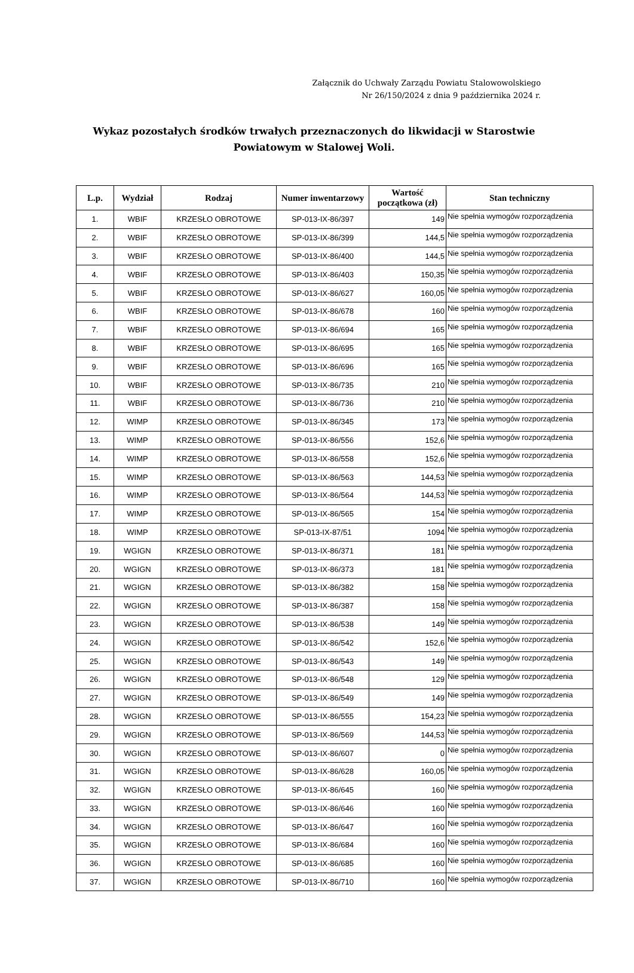Załącznik do Uchwały Zarządu Powiatu Stalowowolskiego
Nr 26/150/2024 z dnia 9 października 2024 r.
Wykaz pozostałych środków trwałych przeznaczonych do likwidacji w Starostwie Powiatowym w Stalowej Woli.
| L.p. | Wydział | Rodzaj | Numer inwentarzowy | Wartość początkowa (zł) | Stan techniczny |
| --- | --- | --- | --- | --- | --- |
| 1. | WBIF | KRZESŁO OBROTOWE | SP-013-IX-86/397 | 149 | Nie spełnia wymogów rozporządzenia |
| 2. | WBIF | KRZESŁO OBROTOWE | SP-013-IX-86/399 | 144,5 | Nie spełnia wymogów rozporządzenia |
| 3. | WBIF | KRZESŁO OBROTOWE | SP-013-IX-86/400 | 144,5 | Nie spełnia wymogów rozporządzenia |
| 4. | WBIF | KRZESŁO OBROTOWE | SP-013-IX-86/403 | 150,35 | Nie spełnia wymogów rozporządzenia |
| 5. | WBIF | KRZESŁO OBROTOWE | SP-013-IX-86/627 | 160,05 | Nie spełnia wymogów rozporządzenia |
| 6. | WBIF | KRZESŁO OBROTOWE | SP-013-IX-86/678 | 160 | Nie spełnia wymogów rozporządzenia |
| 7. | WBIF | KRZESŁO OBROTOWE | SP-013-IX-86/694 | 165 | Nie spełnia wymogów rozporządzenia |
| 8. | WBIF | KRZESŁO OBROTOWE | SP-013-IX-86/695 | 165 | Nie spełnia wymogów rozporządzenia |
| 9. | WBIF | KRZESŁO OBROTOWE | SP-013-IX-86/696 | 165 | Nie spełnia wymogów rozporządzenia |
| 10. | WBIF | KRZESŁO OBROTOWE | SP-013-IX-86/735 | 210 | Nie spełnia wymogów rozporządzenia |
| 11. | WBIF | KRZESŁO OBROTOWE | SP-013-IX-86/736 | 210 | Nie spełnia wymogów rozporządzenia |
| 12. | WIMP | KRZESŁO OBROTOWE | SP-013-IX-86/345 | 173 | Nie spełnia wymogów rozporządzenia |
| 13. | WIMP | KRZESŁO OBROTOWE | SP-013-IX-86/556 | 152,6 | Nie spełnia wymogów rozporządzenia |
| 14. | WIMP | KRZESŁO OBROTOWE | SP-013-IX-86/558 | 152,6 | Nie spełnia wymogów rozporządzenia |
| 15. | WIMP | KRZESŁO OBROTOWE | SP-013-IX-86/563 | 144,53 | Nie spełnia wymogów rozporządzenia |
| 16. | WIMP | KRZESŁO OBROTOWE | SP-013-IX-86/564 | 144,53 | Nie spełnia wymogów rozporządzenia |
| 17. | WIMP | KRZESŁO OBROTOWE | SP-013-IX-86/565 | 154 | Nie spełnia wymogów rozporządzenia |
| 18. | WIMP | KRZESŁO OBROTOWE | SP-013-IX-87/51 | 1094 | Nie spełnia wymogów rozporządzenia |
| 19. | WGIGN | KRZESŁO OBROTOWE | SP-013-IX-86/371 | 181 | Nie spełnia wymogów rozporządzenia |
| 20. | WGIGN | KRZESŁO OBROTOWE | SP-013-IX-86/373 | 181 | Nie spełnia wymogów rozporządzenia |
| 21. | WGIGN | KRZESŁO OBROTOWE | SP-013-IX-86/382 | 158 | Nie spełnia wymogów rozporządzenia |
| 22. | WGIGN | KRZESŁO OBROTOWE | SP-013-IX-86/387 | 158 | Nie spełnia wymogów rozporządzenia |
| 23. | WGIGN | KRZESŁO OBROTOWE | SP-013-IX-86/538 | 149 | Nie spełnia wymogów rozporządzenia |
| 24. | WGIGN | KRZESŁO OBROTOWE | SP-013-IX-86/542 | 152,6 | Nie spełnia wymogów rozporządzenia |
| 25. | WGIGN | KRZESŁO OBROTOWE | SP-013-IX-86/543 | 149 | Nie spełnia wymogów rozporządzenia |
| 26. | WGIGN | KRZESŁO OBROTOWE | SP-013-IX-86/548 | 129 | Nie spełnia wymogów rozporządzenia |
| 27. | WGIGN | KRZESŁO OBROTOWE | SP-013-IX-86/549 | 149 | Nie spełnia wymogów rozporządzenia |
| 28. | WGIGN | KRZESŁO OBROTOWE | SP-013-IX-86/555 | 154,23 | Nie spełnia wymogów rozporządzenia |
| 29. | WGIGN | KRZESŁO OBROTOWE | SP-013-IX-86/569 | 144,53 | Nie spełnia wymogów rozporządzenia |
| 30. | WGIGN | KRZESŁO OBROTOWE | SP-013-IX-86/607 | 0 | Nie spełnia wymogów rozporządzenia |
| 31. | WGIGN | KRZESŁO OBROTOWE | SP-013-IX-86/628 | 160,05 | Nie spełnia wymogów rozporządzenia |
| 32. | WGIGN | KRZESŁO OBROTOWE | SP-013-IX-86/645 | 160 | Nie spełnia wymogów rozporządzenia |
| 33. | WGIGN | KRZESŁO OBROTOWE | SP-013-IX-86/646 | 160 | Nie spełnia wymogów rozporządzenia |
| 34. | WGIGN | KRZESŁO OBROTOWE | SP-013-IX-86/647 | 160 | Nie spełnia wymogów rozporządzenia |
| 35. | WGIGN | KRZESŁO OBROTOWE | SP-013-IX-86/684 | 160 | Nie spełnia wymogów rozporządzenia |
| 36. | WGIGN | KRZESŁO OBROTOWE | SP-013-IX-86/685 | 160 | Nie spełnia wymogów rozporządzenia |
| 37. | WGIGN | KRZESŁO OBROTOWE | SP-013-IX-86/710 | 160 | Nie spełnia wymogów rozporządzenia |